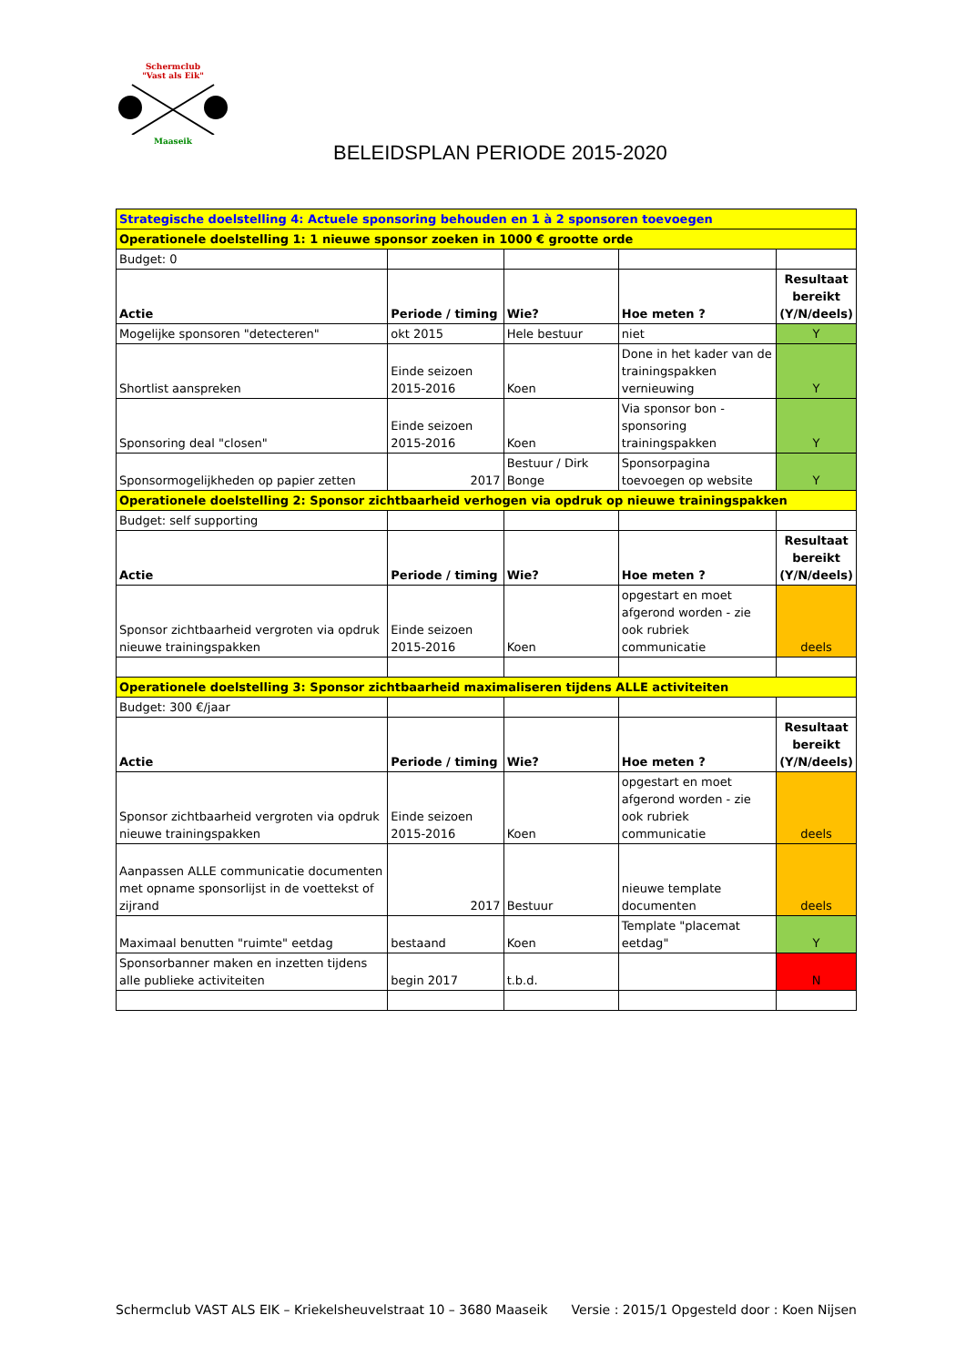Schermclub
"Vast als Eik"
Maaseik
BELEIDSPLAN PERIODE 2015-2020
| Strategische doelstelling 4: Actuele sponsoring behouden en 1 à 2 sponsoren toevoegen | | | | |
| Operationele doelstelling 1: 1 nieuwe sponsor zoeken in 1000 € grootte orde | | | | |
| Budget: 0 | | | | |
| Actie | Periode / timing | Wie? | Hoe meten ? | Resultaat bereikt (Y/N/deels) |
| Mogelijke sponsoren "detecteren" | okt 2015 | Hele bestuur | niet | Y |
| Shortlist aanspreken | Einde seizoen 2015-2016 | Koen | Done in het kader van de trainingspakken vernieuwing | Y |
| Sponsoring deal "closen" | Einde seizoen 2015-2016 | Koen | Via sponsor bon - sponsoring trainingspakken | Y |
| Sponsormogelijkheden op papier zetten | 2017 | Bestuur / Dirk Bonge | Sponsorpagina toevoegen op website | Y |
| Operationele doelstelling 2: Sponsor zichtbaarheid verhogen via opdruk op nieuwe trainingspakken | | | | |
| Budget: self supporting | | | | |
| Actie | Periode / timing | Wie? | Hoe meten ? | Resultaat bereikt (Y/N/deels) |
| Sponsor zichtbaarheid vergroten via opdruk nieuwe trainingspakken | Einde seizoen 2015-2016 | Koen | opgestart en moet afgerond worden - zie ook rubriek communicatie | deels |
| Operationele doelstelling 3: Sponsor zichtbaarheid maximaliseren tijdens ALLE activiteiten | | | | |
| Budget: 300 €/jaar | | | | |
| Actie | Periode / timing | Wie? | Hoe meten ? | Resultaat bereikt (Y/N/deels) |
| Sponsor zichtbaarheid vergroten via opdruk nieuwe trainingspakken | Einde seizoen 2015-2016 | Koen | opgestart en moet afgerond worden - zie ook rubriek communicatie | deels |
| Aanpassen ALLE communicatie documenten met opname sponsorlijst in de voettekst of zijrand | 2017 | Bestuur | nieuwe template documenten | deels |
| Maximaal benutten "ruimte" eetdag | bestaand | Koen | Template "placemat eetdag" | Y |
| Sponsorbanner maken en inzetten tijdens alle publieke activiteiten | begin 2017 | t.b.d. | | N |
Schermclub VAST ALS EIK – Kriekelsheuvelstraat 10 – 3680 Maaseik Versie : 2015/1 Opgesteld door : Koen Nijsen